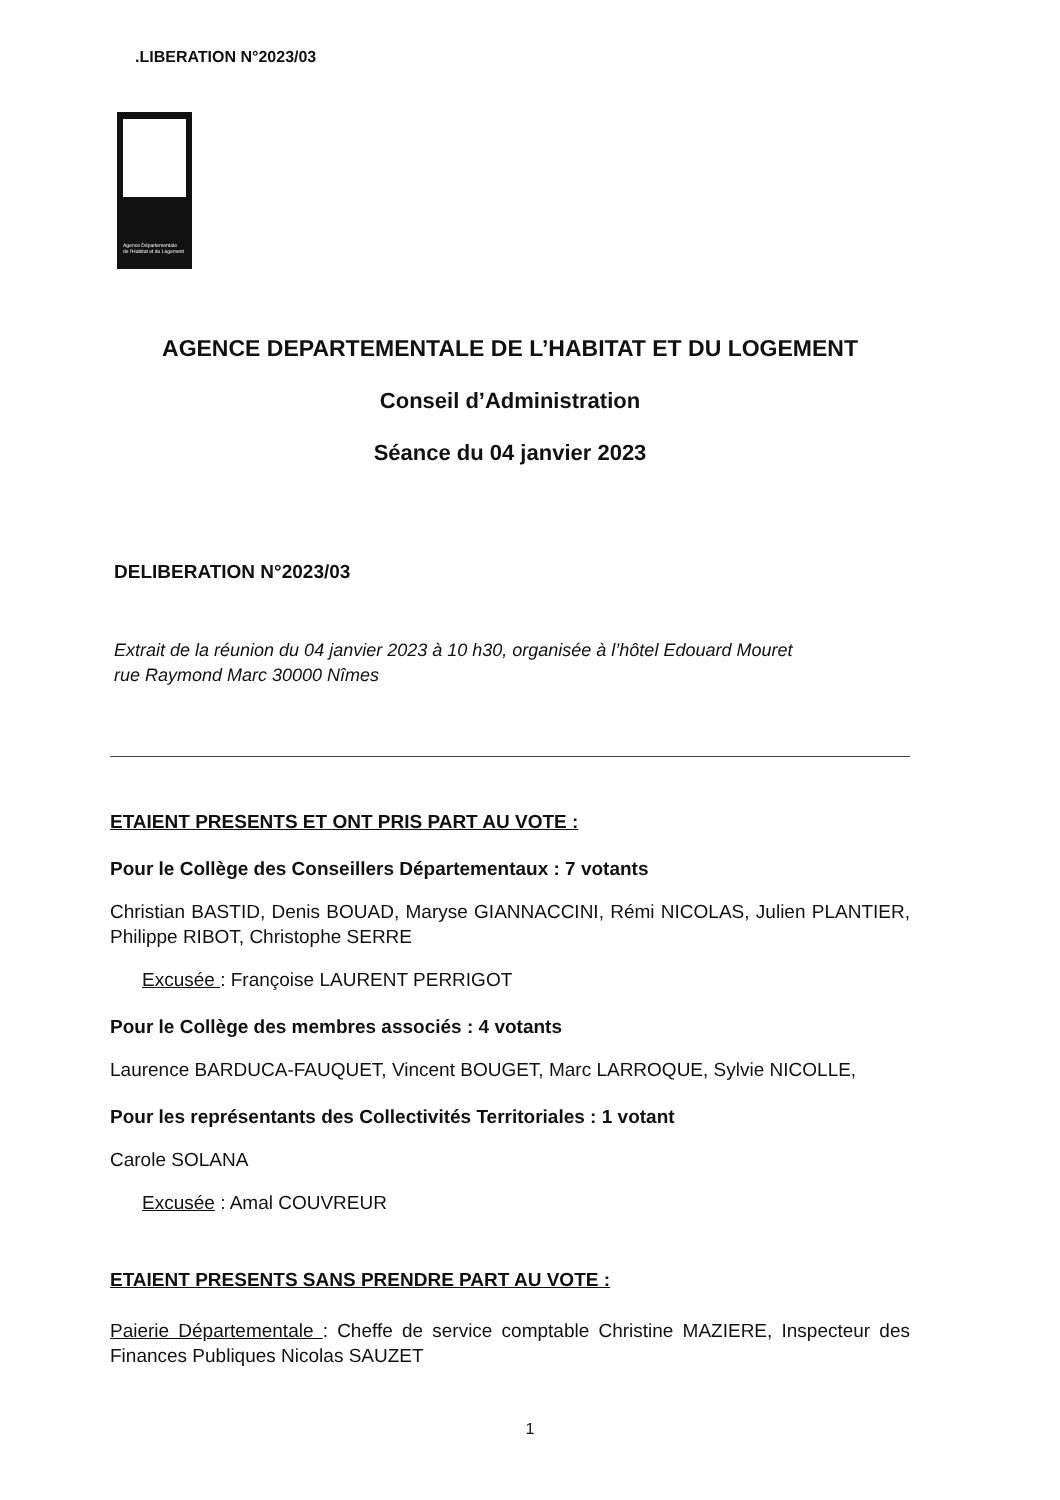.LIBERATION N°2023/03
Agence Départementale
de l'Habitat et du Logement
AGENCE DEPARTEMENTALE DE L’HABITAT ET DU LOGEMENT
Conseil d’Administration
Séance du 04 janvier 2023
DELIBERATION N°2023/03
Extrait de la réunion du 04 janvier 2023 à 10 h30, organisée à l’hôtel Edouard Mouret
rue Raymond Marc 30000 Nîmes
ETAIENT PRESENTS ET ONT PRIS PART AU VOTE :
Pour le Collège des Conseillers Départementaux : 7 votants
Christian BASTID, Denis BOUAD, Maryse GIANNACCINI, Rémi NICOLAS, Julien PLANTIER, Philippe RIBOT, Christophe SERRE
Excusée : Françoise LAURENT PERRIGOT
Pour le Collège des membres associés : 4 votants
Laurence BARDUCA-FAUQUET, Vincent BOUGET, Marc LARROQUE, Sylvie NICOLLE,
Pour les représentants des Collectivités Territoriales : 1 votant
Carole SOLANA
Excusée : Amal COUVREUR
ETAIENT PRESENTS SANS PRENDRE PART AU VOTE :
Paierie Départementale : Cheffe de service comptable Christine MAZIERE, Inspecteur des Finances Publiques Nicolas SAUZET
1